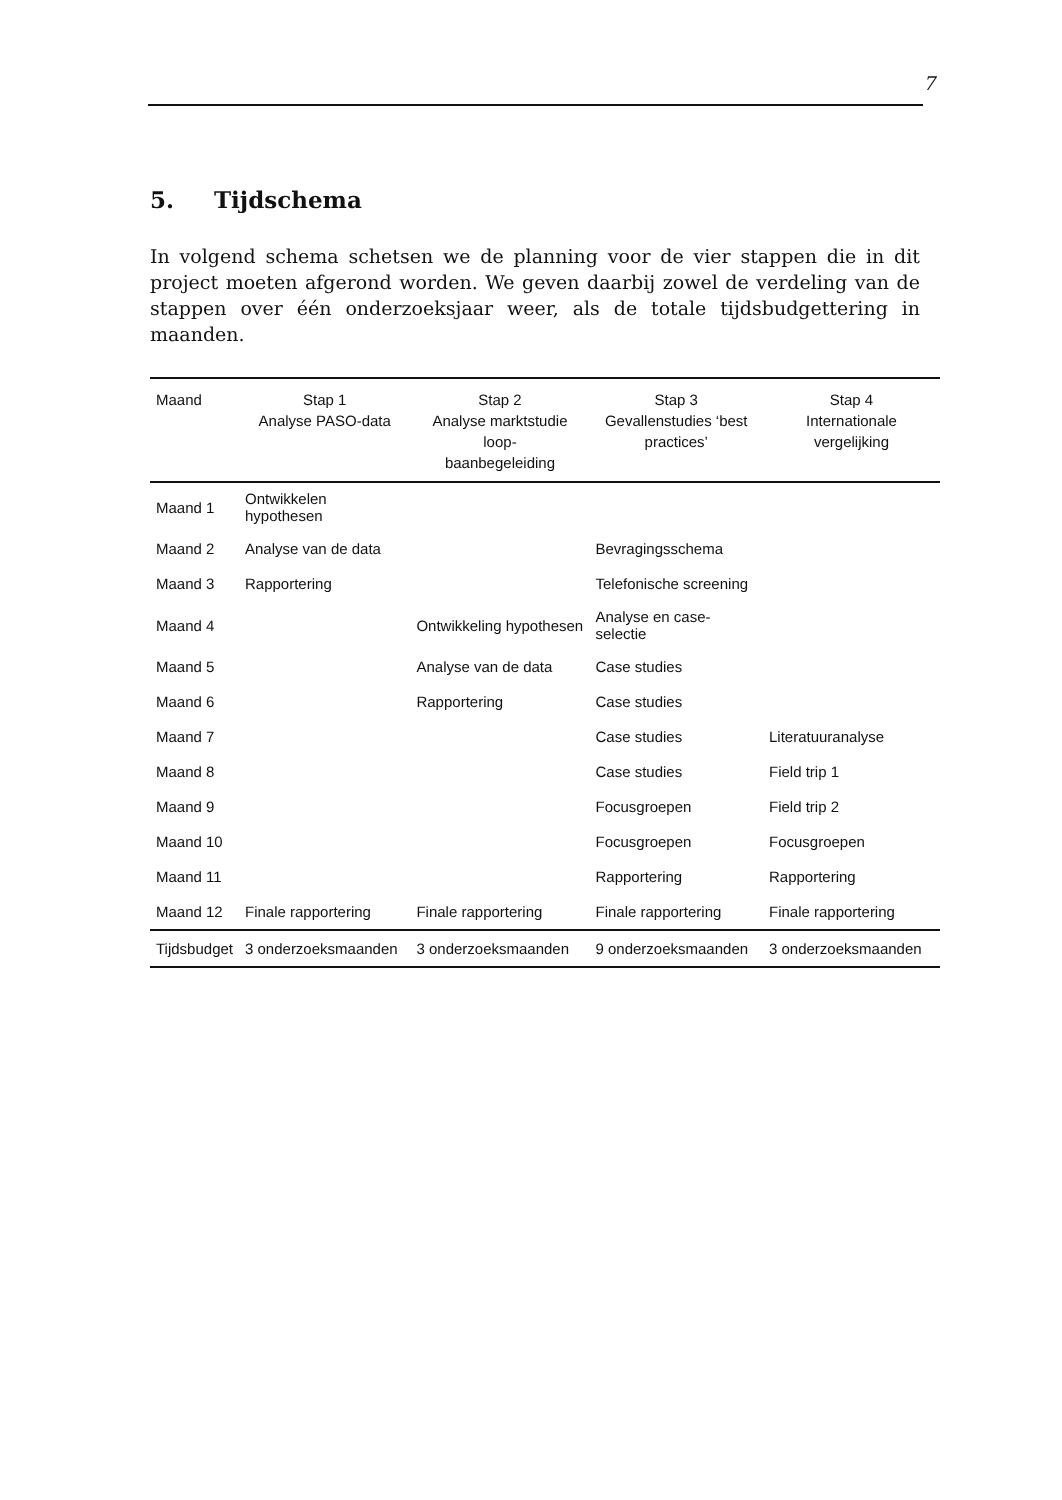7
5. Tijdschema
In volgend schema schetsen we de planning voor de vier stappen die in dit project moeten afgerond worden. We geven daarbij zowel de verdeling van de stappen over één onderzoeksjaar weer, als de totale tijdsbudgettering in maanden.
| Maand | Stap 1 Analyse PASO-data | Stap 2 Analyse marktstudie loop- baanbegeleiding | Stap 3 Gevallenstudies ‘best practices’ | Stap 4 Internationale vergelijking |
| --- | --- | --- | --- | --- |
| Maand 1 | Ontwikkelen hypothesen | | | |
| Maand 2 | Analyse van de data | | Bevragingsschema | |
| Maand 3 | Rapportering | | Telefonische screening | |
| Maand 4 | | Ontwikkeling hypothesen | Analyse en case-selectie | |
| Maand 5 | | Analyse van de data | Case studies | |
| Maand 6 | | Rapportering | Case studies | |
| Maand 7 | | | Case studies | Literatuuranalyse |
| Maand 8 | | | Case studies | Field trip 1 |
| Maand 9 | | | Focusgroepen | Field trip 2 |
| Maand 10 | | | Focusgroepen | Focusgroepen |
| Maand 11 | | | Rapportering | Rapportering |
| Maand 12 | Finale rapportering | Finale rapportering | Finale rapportering | Finale rapportering |
| Tijdsbudget | 3 onderzoeksmaanden | 3 onderzoeksmaanden | 9 onderzoeksmaanden | 3 onderzoeksmaanden |